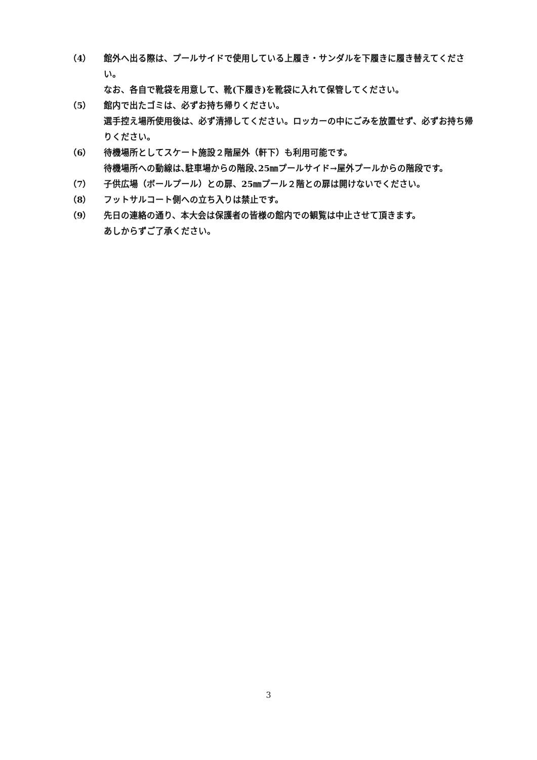（4） 館外へ出る際は、プールサイドで使用している上履き・サンダルを下履きに履き替えてください。
なお、各自で靴袋を用意して、靴(下履き)を靴袋に入れて保管してください。
（5） 館内で出たゴミは、必ずお持ち帰りください。
選手控え場所使用後は、必ず清掃してください。ロッカーの中にごみを放置せず、必ずお持ち帰りください。
（6） 待機場所としてスケート施設２階屋外（軒下）も利用可能です。
待機場所への動線は､駐車場からの階段､25㎜プールサイド→屋外プールからの階段です。
（7） 子供広場（ボールプール）との扉、25㎜プール２階との扉は開けないでください。
（8） フットサルコート側への立ち入りは禁止です。
（9） 先日の連絡の通り、本大会は保護者の皆様の館内での観覧は中止させて頂きます。
あしからずご了承ください。
3